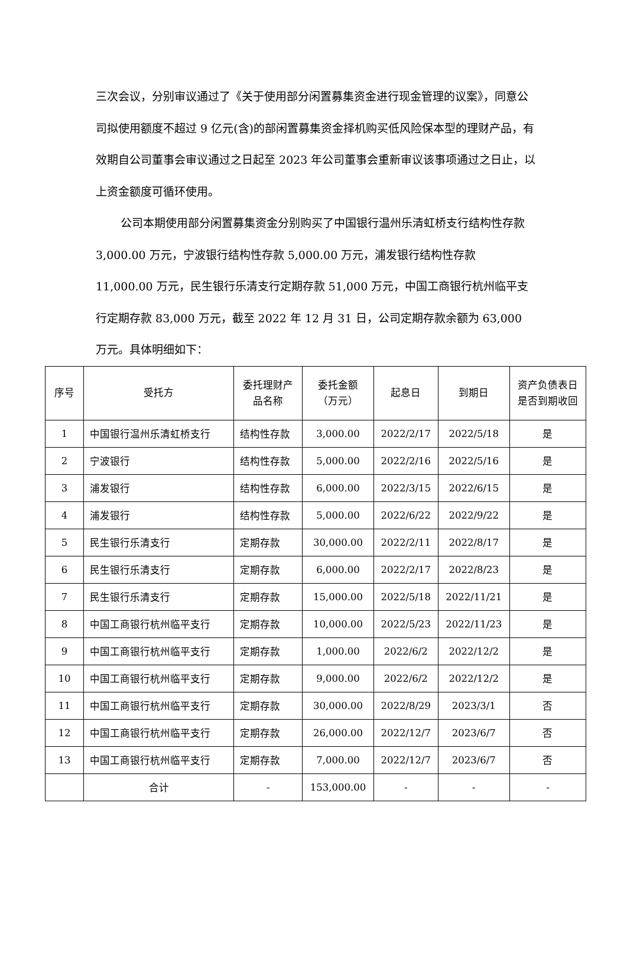三次会议，分别审议通过了《关于使用部分闲置募集资金进行现金管理的议案》，同意公司拟使用额度不超过 9 亿元(含)的部闲置募集资金择机购买低风险保本型的理财产品，有效期自公司董事会审议通过之日起至 2023 年公司董事会重新审议该事项通过之日止，以上资金额度可循环使用。
公司本期使用部分闲置募集资金分别购买了中国银行温州乐清虹桥支行结构性存款 3,000.00 万元，宁波银行结构性存款 5,000.00 万元，浦发银行结构性存款 11,000.00 万元，民生银行乐清支行定期存款 51,000 万元，中国工商银行杭州临平支行定期存款 83,000 万元，截至 2022 年 12 月 31 日，公司定期存款余额为 63,000 万元。具体明细如下：
| 序号 | 受托方 | 委托理财产 品名称 | 委托金额 （万元） | 起息日 | 到期日 | 资产负债表日 是否到期收回 |
| --- | --- | --- | --- | --- | --- | --- |
| 1 | 中国银行温州乐清虹桥支行 | 结构性存款 | 3,000.00 | 2022/2/17 | 2022/5/18 | 是 |
| 2 | 宁波银行 | 结构性存款 | 5,000.00 | 2022/2/16 | 2022/5/16 | 是 |
| 3 | 浦发银行 | 结构性存款 | 6,000.00 | 2022/3/15 | 2022/6/15 | 是 |
| 4 | 浦发银行 | 结构性存款 | 5,000.00 | 2022/6/22 | 2022/9/22 | 是 |
| 5 | 民生银行乐清支行 | 定期存款 | 30,000.00 | 2022/2/11 | 2022/8/17 | 是 |
| 6 | 民生银行乐清支行 | 定期存款 | 6,000.00 | 2022/2/17 | 2022/8/23 | 是 |
| 7 | 民生银行乐清支行 | 定期存款 | 15,000.00 | 2022/5/18 | 2022/11/21 | 是 |
| 8 | 中国工商银行杭州临平支行 | 定期存款 | 10,000.00 | 2022/5/23 | 2022/11/23 | 是 |
| 9 | 中国工商银行杭州临平支行 | 定期存款 | 1,000.00 | 2022/6/2 | 2022/12/2 | 是 |
| 10 | 中国工商银行杭州临平支行 | 定期存款 | 9,000.00 | 2022/6/2 | 2022/12/2 | 是 |
| 11 | 中国工商银行杭州临平支行 | 定期存款 | 30,000.00 | 2022/8/29 | 2023/3/1 | 否 |
| 12 | 中国工商银行杭州临平支行 | 定期存款 | 26,000.00 | 2022/12/7 | 2023/6/7 | 否 |
| 13 | 中国工商银行杭州临平支行 | 定期存款 | 7,000.00 | 2022/12/7 | 2023/6/7 | 否 |
| | 合计 | - | 153,000.00 | - | - | - |